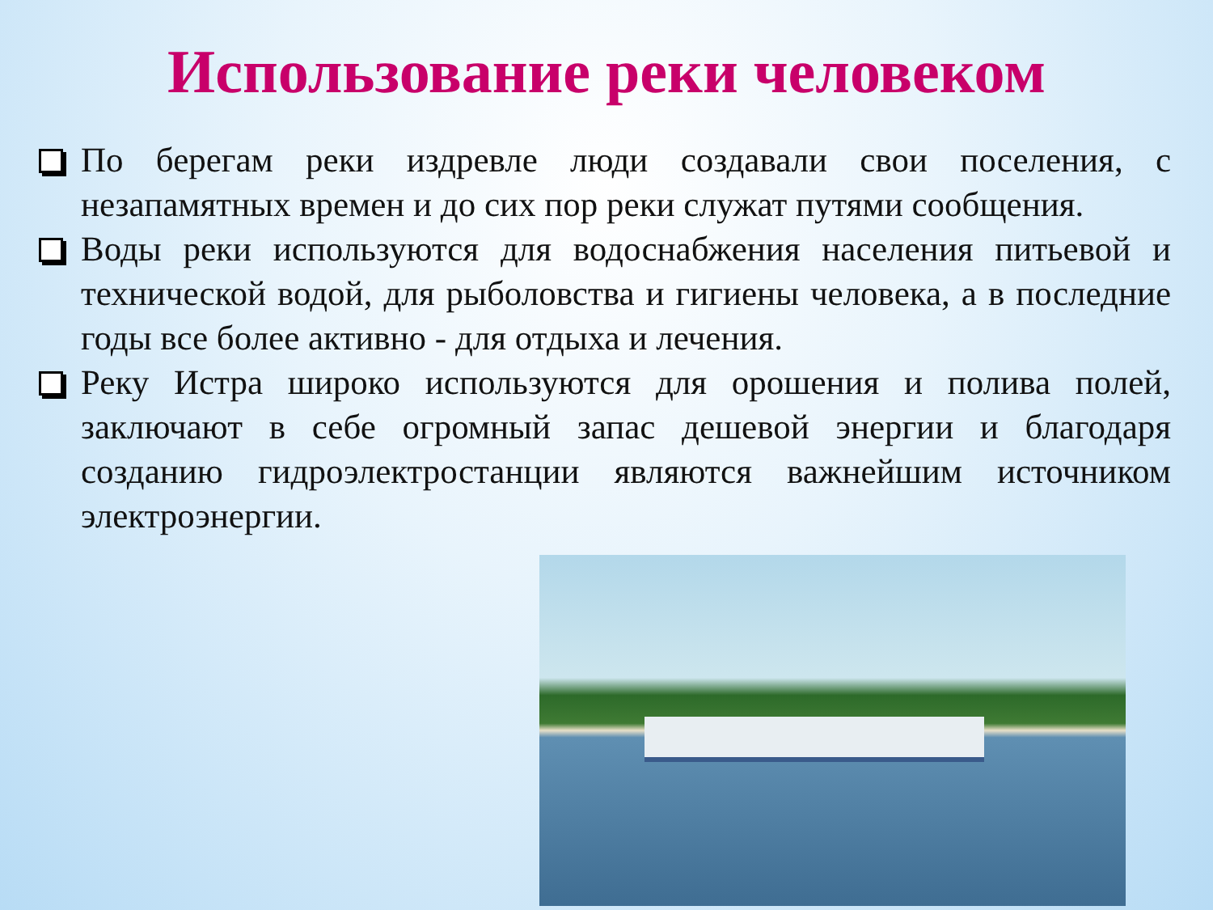Использование реки человеком
По берегам реки издревле люди создавали свои поселения, с незапамятных времен и до сих пор реки служат путями сообщения.
Воды реки используются для водоснабжения населения питьевой и технической водой, для рыболовства и гигиены человека, а в последние годы все более активно - для отдыха и лечения.
Реку Истра широко используются для орошения и полива полей, заключают в себе огромный запас дешевой энергии и благодаря созданию гидроэлектростанции являются важнейшим источником электроэнергии.